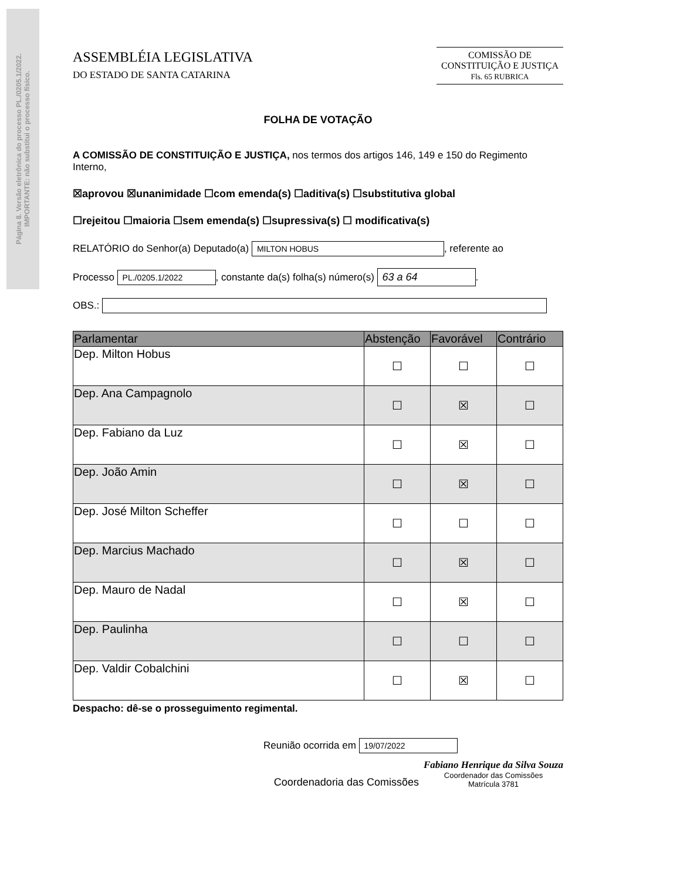Página 8. Versão eletrônica do processo PL./0205.1/2022.
IMPORTANTE: não substitui o processo físico.
ASSEMBLÉIA LEGISLATIVA
DO ESTADO DE SANTA CATARINA
COMISSÃO DE
CONSTITUIÇÃO E JUSTIÇA
Fls. 65 RUBRICA
FOLHA DE VOTAÇÃO
A COMISSÃO DE CONSTITUIÇÃO E JUSTIÇA, nos termos dos artigos 146, 149 e 150 do Regimento Interno,
☒aprovou ☒unanimidade ☐com emenda(s) ☐aditiva(s) ☐substitutiva global
☐rejeitou ☐maioria ☐sem emenda(s) ☐supressiva(s) ☐ modificativa(s)
RELATÓRIO do Senhor(a) Deputado(a) MILTON HOBUS, referente ao
Processo PL./0205.1/2022, constante da(s) folha(s) número(s) 63 a 64.
OBS.:
| Parlamentar | Abstenção | Favorável | Contrário |
| --- | --- | --- | --- |
| Dep. Milton Hobus | ☐ | ☐ | ☐ |
| Dep. Ana Campagnolo | ☐ | ☒ | ☐ |
| Dep. Fabiano da Luz | ☐ | ☒ | ☐ |
| Dep. João Amin | ☐ | ☒ | ☐ |
| Dep. José Milton Scheffer | ☐ | ☐ | ☐ |
| Dep. Marcius Machado | ☐ | ☒ | ☐ |
| Dep. Mauro de Nadal | ☐ | ☒ | ☐ |
| Dep. Paulinha | ☐ | ☐ | ☐ |
| Dep. Valdir Cobalchini | ☐ | ☒ | ☐ |
Despacho: dê-se o prosseguimento regimental.
Reunião ocorrida em 19/07/2022
Coordenadoria das Comissões Fabiano Henrique da Silva Souza
Coordenador das Comissões
Matrícula 3781